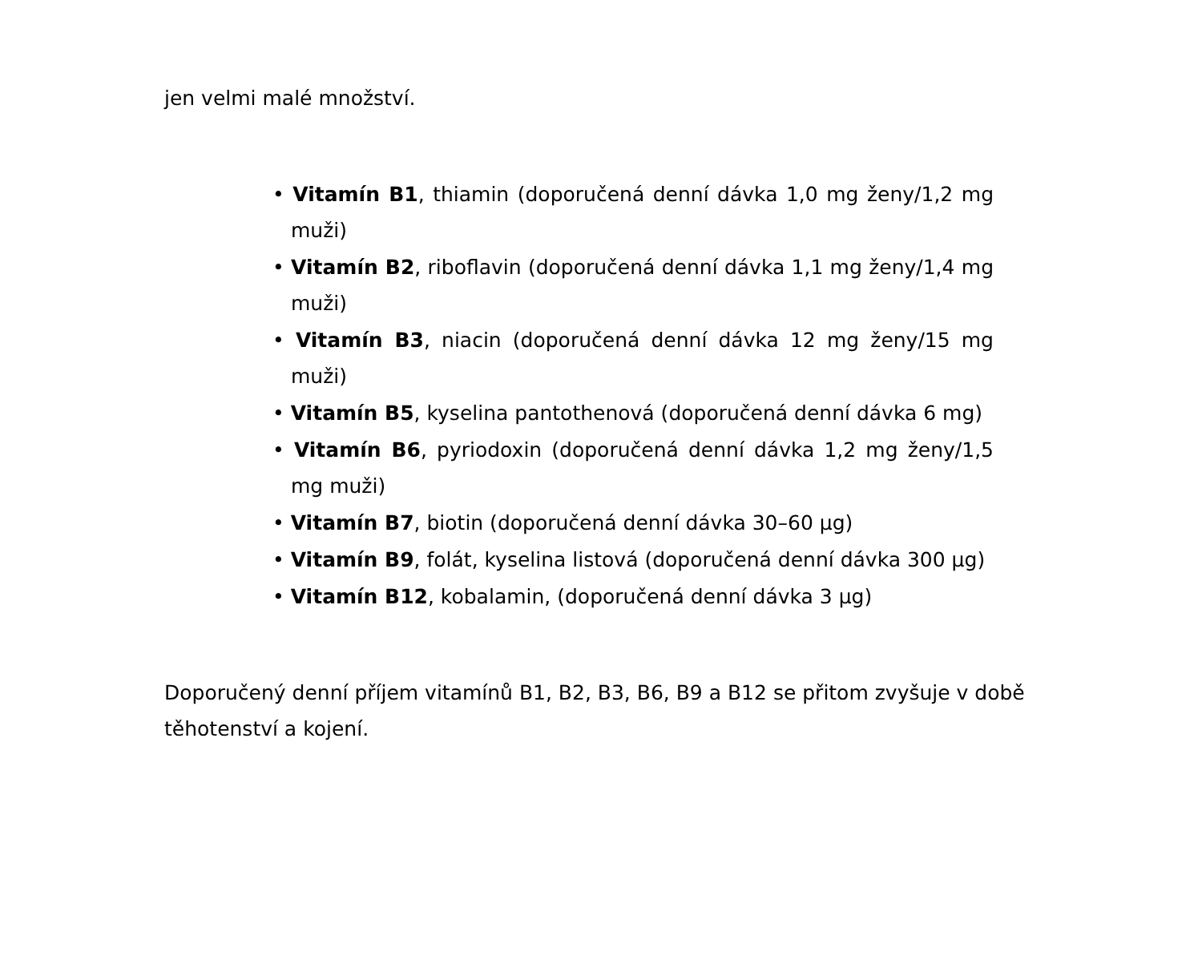jen velmi malé množství.
• Vitamín B1, thiamin (doporučená denní dávka 1,0 mg ženy/1,2 mg muži)
• Vitamín B2, riboflavin (doporučená denní dávka 1,1 mg ženy/1,4 mg muži)
• Vitamín B3, niacin (doporučená denní dávka 12 mg ženy/15 mg muži)
• Vitamín B5, kyselina pantothenová (doporučená denní dávka 6 mg)
• Vitamín B6, pyriodoxin (doporučená denní dávka 1,2 mg ženy/1,5 mg muži)
• Vitamín B7, biotin (doporučená denní dávka 30–60 µg)
• Vitamín B9, folát, kyselina listová (doporučená denní dávka 300 µg)
• Vitamín B12, kobalamin, (doporučená denní dávka 3 µg)
Doporučený denní příjem vitamínů B1, B2, B3, B6, B9 a B12 se přitom zvyšuje v době těhotenství a kojení.